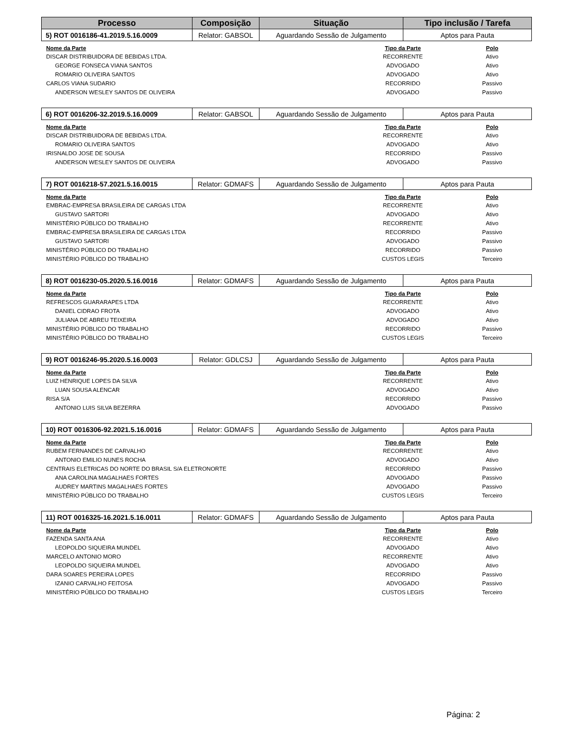| Processo | Composição | Situação | Tipo inclusão / Tarefa |
| --- | --- | --- | --- |
| 5) ROT 0016186-41.2019.5.16.0009 | Relator: GABSOL | Aguardando Sessão de Julgamento | Aptos para Pauta |
| Nome da Parte | Tipo da Parte | Polo |
| --- | --- | --- |
| DISCAR DISTRIBUIDORA DE BEBIDAS LTDA. | RECORRENTE | Ativo |
| GEORGE FONSECA VIANA SANTOS | ADVOGADO | Ativo |
| ROMARIO OLIVEIRA SANTOS | ADVOGADO | Ativo |
| CARLOS VIANA SUDARIO | RECORRIDO | Passivo |
| ANDERSON WESLEY SANTOS DE OLIVEIRA | ADVOGADO | Passivo |
| 6) ROT 0016206-32.2019.5.16.0009 | Relator: GABSOL | Aguardando Sessão de Julgamento | Aptos para Pauta |
| Nome da Parte | Tipo da Parte | Polo |
| --- | --- | --- |
| DISCAR DISTRIBUIDORA DE BEBIDAS LTDA. | RECORRENTE | Ativo |
| ROMARIO OLIVEIRA SANTOS | ADVOGADO | Ativo |
| IRISNALDO JOSE DE SOUSA | RECORRIDO | Passivo |
| ANDERSON WESLEY SANTOS DE OLIVEIRA | ADVOGADO | Passivo |
| 7) ROT 0016218-57.2021.5.16.0015 | Relator: GDMAFS | Aguardando Sessão de Julgamento | Aptos para Pauta |
| Nome da Parte | Tipo da Parte | Polo |
| --- | --- | --- |
| EMBRAC-EMPRESA BRASILEIRA DE CARGAS LTDA | RECORRENTE | Ativo |
| GUSTAVO SARTORI | ADVOGADO | Ativo |
| MINISTÉRIO PÚBLICO DO TRABALHO | RECORRENTE | Ativo |
| EMBRAC-EMPRESA BRASILEIRA DE CARGAS LTDA | RECORRIDO | Passivo |
| GUSTAVO SARTORI | ADVOGADO | Passivo |
| MINISTÉRIO PÚBLICO DO TRABALHO | RECORRIDO | Passivo |
| MINISTÉRIO PÚBLICO DO TRABALHO | CUSTOS LEGIS | Terceiro |
| 8) ROT 0016230-05.2020.5.16.0016 | Relator: GDMAFS | Aguardando Sessão de Julgamento | Aptos para Pauta |
| Nome da Parte | Tipo da Parte | Polo |
| --- | --- | --- |
| REFRESCOS GUARARAPES LTDA | RECORRENTE | Ativo |
| DANIEL CIDRAO FROTA | ADVOGADO | Ativo |
| JULIANA DE ABREU TEIXEIRA | ADVOGADO | Ativo |
| MINISTÉRIO PÚBLICO DO TRABALHO | RECORRIDO | Passivo |
| MINISTÉRIO PÚBLICO DO TRABALHO | CUSTOS LEGIS | Terceiro |
| 9) ROT 0016246-95.2020.5.16.0003 | Relator: GDLCSJ | Aguardando Sessão de Julgamento | Aptos para Pauta |
| Nome da Parte | Tipo da Parte | Polo |
| --- | --- | --- |
| LUIZ HENRIQUE LOPES DA SILVA | RECORRENTE | Ativo |
| LUAN SOUSA ALENCAR | ADVOGADO | Ativo |
| RISA S/A | RECORRIDO | Passivo |
| ANTONIO LUIS SILVA BEZERRA | ADVOGADO | Passivo |
| 10) ROT 0016306-92.2021.5.16.0016 | Relator: GDMAFS | Aguardando Sessão de Julgamento | Aptos para Pauta |
| Nome da Parte | Tipo da Parte | Polo |
| --- | --- | --- |
| RUBEM FERNANDES DE CARVALHO | RECORRENTE | Ativo |
| ANTONIO EMILIO NUNES ROCHA | ADVOGADO | Ativo |
| CENTRAIS ELETRICAS DO NORTE DO BRASIL S/A ELETRONORTE | RECORRIDO | Passivo |
| ANA CAROLINA MAGALHAES FORTES | ADVOGADO | Passivo |
| AUDREY MARTINS MAGALHAES FORTES | ADVOGADO | Passivo |
| MINISTÉRIO PÚBLICO DO TRABALHO | CUSTOS LEGIS | Terceiro |
| 11) ROT 0016325-16.2021.5.16.0011 | Relator: GDMAFS | Aguardando Sessão de Julgamento | Aptos para Pauta |
| Nome da Parte | Tipo da Parte | Polo |
| --- | --- | --- |
| FAZENDA SANTA ANA | RECORRENTE | Ativo |
| LEOPOLDO SIQUEIRA MUNDEL | ADVOGADO | Ativo |
| MARCELO ANTONIO MORO | RECORRENTE | Ativo |
| LEOPOLDO SIQUEIRA MUNDEL | ADVOGADO | Ativo |
| DARA SOARES PEREIRA LOPES | RECORRIDO | Passivo |
| IZANIO CARVALHO FEITOSA | ADVOGADO | Passivo |
| MINISTÉRIO PÚBLICO DO TRABALHO | CUSTOS LEGIS | Terceiro |
Página: 2